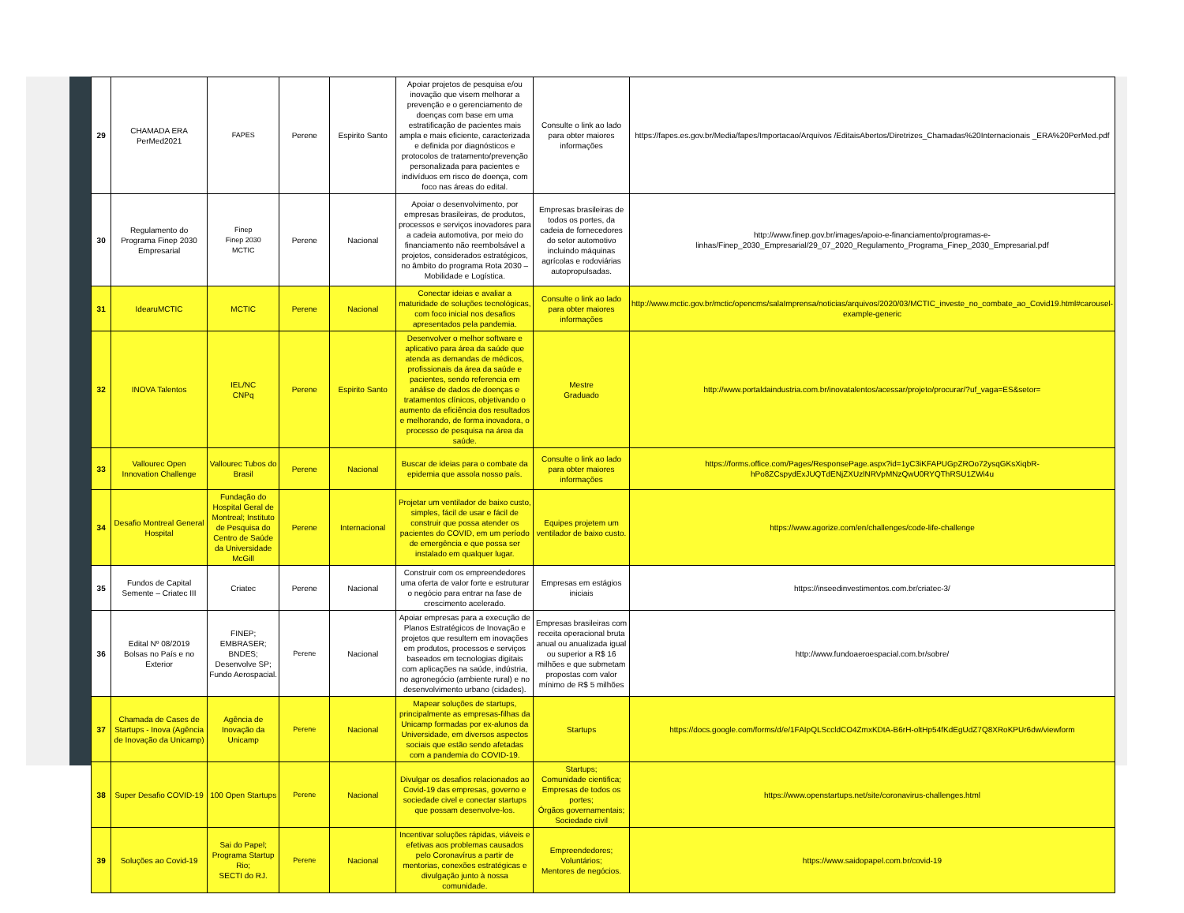| 29 | CHAMADA ERA PerMed2021 | FAPES | Perene | Espirito Santo | Apoiar projetos de pesquisa e/ou inovação que visem melhorar a prevenção e o gerenciamento de doenças com base em uma estratificação de pacientes mais ampla e mais eficiente, caracterizada e definida por diagnósticos e protocolos de tratamento/prevenção personalizada para pacientes e indivíduos em risco de doença, com foco nas áreas do edital. | Consulte o link ao lado para obter maiores informações | https://fapes.es.gov.br/Media/fapes/Importacao/Arquivos /EditaisAbertos/Diretrizes_Chamadas%20Internacionais _ERA%20PerMed.pdf |
| 30 | Regulamento do Programa Finep 2030 Empresarial | Finep Finep 2030 MCTIC | Perene | Nacional | Apoiar o desenvolvimento, por empresas brasileiras, de produtos, processos e serviços inovadores para a cadeia automotiva, por meio do financiamento não reembolsável a projetos, considerados estratégicos, no âmbito do programa Rota 2030 – Mobilidade e Logística. | Empresas brasileiras de todos os portes, da cadeia de fornecedores do setor automotivo incluindo máquinas agrícolas e rodoviárias autopropulsadas. | http://www.finep.gov.br/images/apoio-e-financiamento/programas-e-linhas/Finep_2030_Empresarial/29_07_2020_Regulamento_Programa_Finep_2030_Empresarial.pdf |
| 31 | IdearuMCTIC | MCTIC | Perene | Nacional | Conectar ideias e avaliar a maturidade de soluções tecnológicas, com foco inicial nos desafios apresentados pela pandemia. | Consulte o link ao lado para obter maiores informações | http://www.mctic.gov.br/mctic/opencms/salaImprensa/noticias/arquivos/2020/03/MCTIC_investe_no_combate_ao_Covid19.html#carousel-example-generic |
| 32 | INOVA Talentos | IEL/NC CNPq | Perene | Espirito Santo | Desenvolver o melhor software e aplicativo para área da saúde que atenda as demandas de médicos, profissionais da área da saúde e pacientes, sendo referencia em análise de dados de doenças e tratamentos clínicos, objetivando o aumento da eficiência dos resultados e melhorando, de forma inovadora, o processo de pesquisa na área da saúde. | Mestre Graduado | http://www.portaldaindustria.com.br/inovatalentos/acessar/projeto/procurar/?uf_vaga=ES&setor= |
| 33 | Vallourec Open Innovation Challenge | Vallourec Tubos do Brasil | Perene | Nacional | Buscar de ideias para o combate da epidemia que assola nosso país. | Consulte o link ao lado para obter maiores informações | https://forms.office.com/Pages/ResponsePage.aspx?id=1yC3iKFAPUGpZROo72ysqGKsXiqbR-hPo8ZCspydExJUQTdENjZXUzlNRVpMNzQwU0RYQThRSU1ZWi4u |
| 34 | Desafio Montreal General Hospital | Fundação do Hospital Geral de Montreal; Instituto de Pesquisa do Centro de Saúde da Universidade McGill | Perene | Internacional | Projetar um ventilador de baixo custo, simples, fácil de usar e fácil de construir que possa atender os pacientes do COVID, em um período de emergência e que possa ser instalado em qualquer lugar. | Equipes projetem um ventilador de baixo custo. | https://www.agorize.com/en/challenges/code-life-challenge |
| 35 | Fundos de Capital Semente – Criatec III | Criatec | Perene | Nacional | Construir com os empreendedores uma oferta de valor forte e estruturar o negócio para entrar na fase de crescimento acelerado. | Empresas em estágios iniciais | https://inseedinvestimentos.com.br/criatec-3/ |
| 36 | Edital Nº 08/2019 Bolsas no País e no Exterior | FINEP; EMBRASER; BNDES; Desenvolve SP; Fundo Aerospacial. | Perene | Nacional | Apoiar empresas para a execução de Planos Estratégicos de Inovação e projetos que resultem em inovações em produtos, processos e serviços baseados em tecnologias digitais com aplicações na saúde, indústria, no agronegócio (ambiente rural) e no desenvolvimento urbano (cidades). | Empresas brasileiras com receita operacional bruta anual ou anualizada igual ou superior a R$ 16 milhões e que submetam propostas com valor mínimo de R$ 5 milhões | http://www.fundoaeroespacial.com.br/sobre/ |
| 37 | Chamada de Cases de Startups - Inova (Agência de Inovação da Unicamp) | Agência de Inovação da Unicamp | Perene | Nacional | Mapear soluções de startups, principalmente as empresas-filhas da Unicamp formadas por ex-alunos da Universidade, em diversos aspectos sociais que estão sendo afetadas com a pandemia do COVID-19. | Startups | https://docs.google.com/forms/d/e/1FAIpQLSccldCO4ZmxKDtA-B6rH-oltHp54fKdEgUdZ7Q8XRoKPUr6dw/viewform |
| 38 | Super Desafio COVID-19 | 100 Open Startups | Perene | Nacional | Divulgar os desafios relacionados ao Covid-19 das empresas, governo e sociedade civel e conectar startups que possam desenvolve-los. | Startups; Comunidade cientifica; Empresas de todos os portes; Órgãos governamentais; Sociedade civil | https://www.openstartups.net/site/coronavirus-challenges.html |
| 39 | Soluções ao Covid-19 | Sai do Papel; Programa Startup Rio; SECTI do RJ. | Perene | Nacional | Incentivar soluções rápidas, viáveis e efetivas aos problemas causados pelo Coronavírus a partir de mentorias, conexões estratégicas e divulgação junto à nossa comunidade. | Empreendedores; Voluntários; Mentores de negócios. | https://www.saidopapel.com.br/covid-19 |